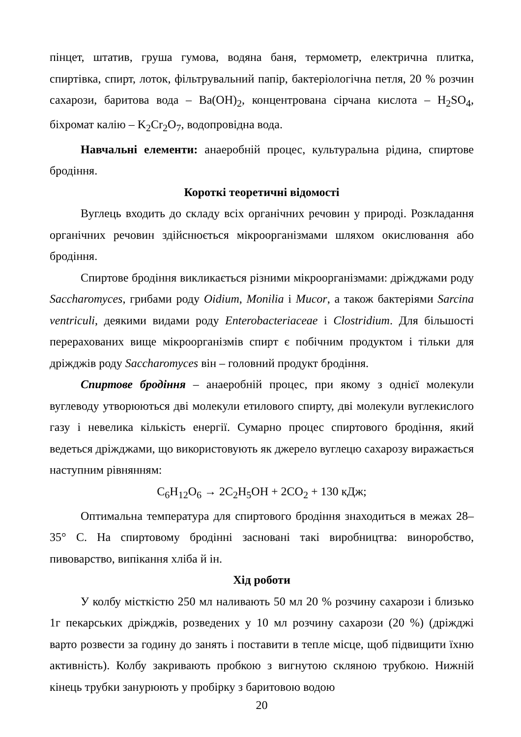пінцет, штатив, груша гумова, водяна баня, термометр, електрична плитка, спиртівка, спирт, лоток, фільтрувальний папір, бактеріологічна петля, 20 % розчин сахарози, баритова вода – Ba(OH)<sub>2</sub>, концентрована сірчана кислота – H<sub>2</sub>SO<sub>4</sub>, біхромат калію – K<sub>2</sub>Cr<sub>2</sub>O<sub>7</sub>, водопровідна вода.
Навчальні елементи: анаеробній процес, культуральна рідина, спиртове бродіння.
Короткі теоретичні відомості
Вуглець входить до складу всіх органічних речовин у природі. Розкладання органічних речовин здійснюється мікроорганізмами шляхом окислювання або бродіння.
Спиртове бродіння викликається різними мікроорганізмами: дріжджами роду Saccharomyces, грибами роду Oidium, Monilia і Mucor, а також бактеріями Sarcina ventriculi, деякими видами роду Enterobacteriaceae і Clostridium. Для більшості перерахованих вище мікроорганізмів спирт є побічним продуктом і тільки для дріжджів роду Saccharomyces він – головний продукт бродіння.
Спиртове бродіння – анаеробній процес, при якому з однієї молекули вуглеводу утворюються дві молекули етилового спирту, дві молекули вуглекислого газу і невелика кількість енергії. Сумарно процес спиртового бродіння, який ведеться дріжджами, що використовують як джерело вуглецю сахарозу виражається наступним рівнянням:
C<sub>6</sub>H<sub>12</sub>O<sub>6</sub> → 2C<sub>2</sub>H<sub>5</sub>OH + 2CO<sub>2</sub> + 130 кДж;
Оптимальна температура для спиртового бродіння знаходиться в межах 28–35° С. На спиртовому бродінні засновані такі виробництва: виноробство, пивоварство, випікання хліба й ін.
Хід роботи
У колбу місткістю 250 мл наливають 50 мл 20 % розчину сахарози і близько 1г пекарських дріжджів, розведених у 10 мл розчину сахарози (20 %) (дріжджі варто розвести за годину до занять і поставити в тепле місце, щоб підвищити їхню активність). Колбу закривають пробкою з вигнутою скляною трубкою. Нижній кінець трубки занурюють у пробірку з баритовою водою
20